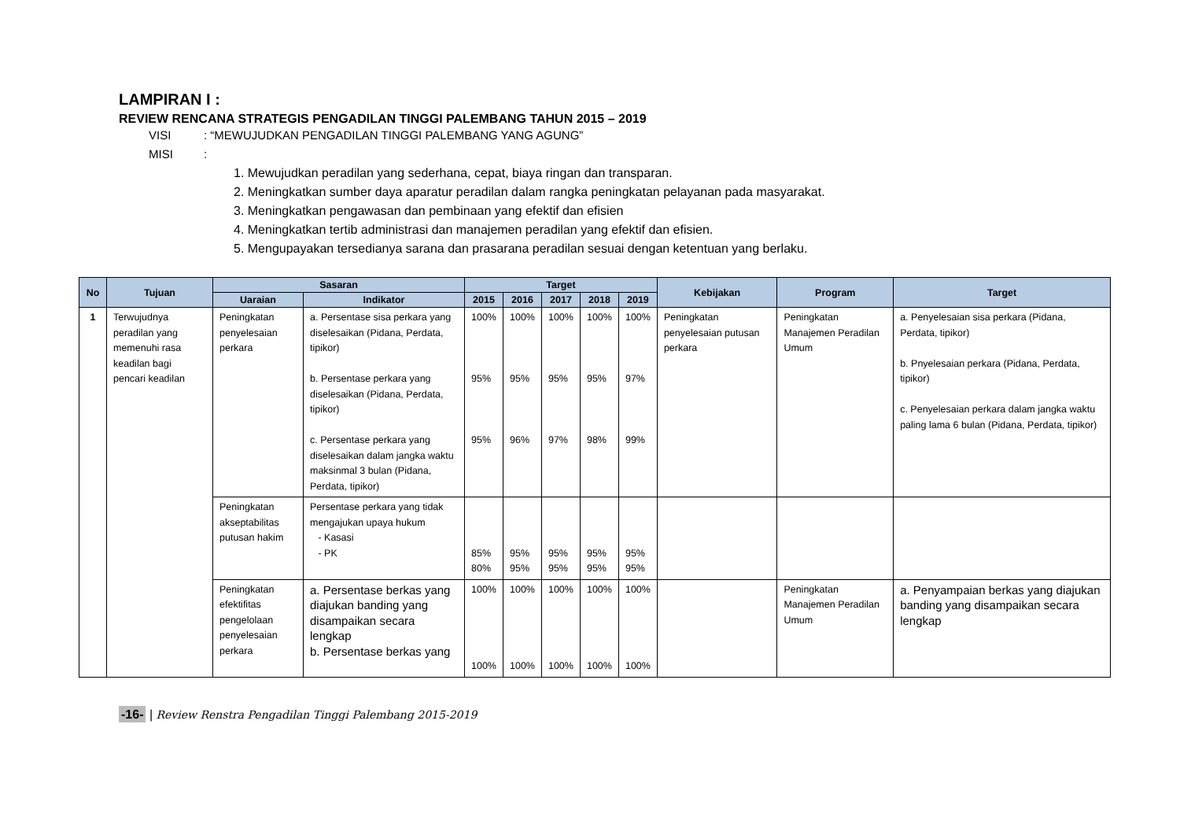LAMPIRAN I :
REVIEW RENCANA STRATEGIS PENGADILAN TINGGI PALEMBANG TAHUN 2015 – 2019
VISI: “MEWUJUDKAN PENGADILAN TINGGI PALEMBANG YANG AGUNG”
MISI:
1. Mewujudkan peradilan yang sederhana, cepat, biaya ringan dan transparan.
2. Meningkatkan sumber daya aparatur peradilan dalam rangka peningkatan pelayanan pada masyarakat.
3. Meningkatkan pengawasan dan pembinaan yang efektif dan efisien
4. Meningkatkan tertib administrasi dan manajemen peradilan yang efektif dan efisien.
5. Mengupayakan tersedianya sarana dan prasarana peradilan sesuai dengan ketentuan yang berlaku.
| No | Tujuan | Sasaran | | Target | | | | | Kebijakan | Program | Target |
| --- | --- | --- | --- | --- | --- | --- | --- | --- | --- | --- | --- |
| | | Uaraian | Indikator | | | | | | | | |
| | | | | 2015 | 2016 | 2017 | 2018 | 2019 | | | |
| 1 | Terwujudnya peradilan yang memenuhi rasa keadilan bagi pencari keadilan | Peningkatan penyelesaian perkara | a. Persentase sisa perkara yang diselesaikan (Pidana, Perdata, tipikor) b. Persentase perkara yang diselesaikan (Pidana, Perdata, tipikor) c. Persentase perkara yang diselesaikan dalam jangka waktu maksinmal 3 bulan (Pidana, Perdata, tipikor) | 100% 95% 95% | 100% 95% 96% | 100% 95% 97% | 100% 95% 98% | 100% 97% 99% | Peningkatan penyelesaian putusan perkara | Peningkatan Manajemen Peradilan Umum | a. Penyelesaian sisa perkara (Pidana, Perdata, tipikor) b. Pnyelesaian perkara (Pidana, Perdata, tipikor) c. Penyelesaian perkara dalam jangka waktu paling lama 6 bulan (Pidana, Perdata, tipikor) |
| | | Peningkatan akseptabilitas putusan hakim | Persentase perkara yang tidak mengajukan upaya hukum - Kasasi - PK | 85% 80% | 95% 95% | 95% 95% | 95% 95% | 95% 95% | | | |
| | | Peningkatan efektifitas pengelolaan penyelesaian perkara | a. Persentase berkas yang diajukan banding yang disampaikan secara lengkap b. Persentase berkas yang | 100% 100% | 100% 100% | 100% 100% | 100% 100% | 100% 100% | | Peningkatan Manajemen Peradilan Umum | a. Penyampaian berkas yang diajukan banding yang disampaikan secara lengkap |
-16- | Review Renstra Pengadilan Tinggi Palembang 2015-2019